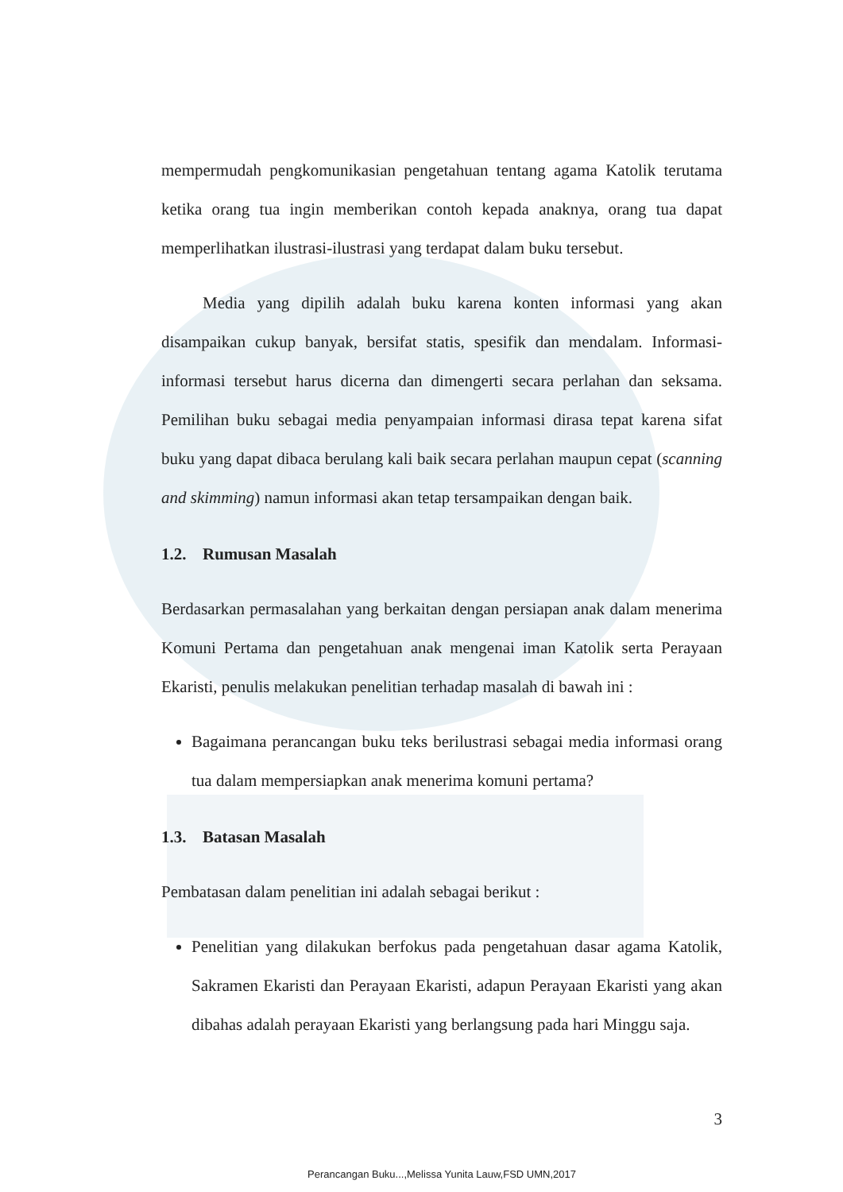mempermudah pengkomunikasian pengetahuan tentang agama Katolik terutama ketika orang tua ingin memberikan contoh kepada anaknya, orang tua dapat memperlihatkan ilustrasi-ilustrasi yang terdapat dalam buku tersebut.
Media yang dipilih adalah buku karena konten informasi yang akan disampaikan cukup banyak, bersifat statis, spesifik dan mendalam. Informasi-informasi tersebut harus dicerna dan dimengerti secara perlahan dan seksama. Pemilihan buku sebagai media penyampaian informasi dirasa tepat karena sifat buku yang dapat dibaca berulang kali baik secara perlahan maupun cepat (scanning and skimming) namun informasi akan tetap tersampaikan dengan baik.
1.2. Rumusan Masalah
Berdasarkan permasalahan yang berkaitan dengan persiapan anak dalam menerima Komuni Pertama dan pengetahuan anak mengenai iman Katolik serta Perayaan Ekaristi, penulis melakukan penelitian terhadap masalah di bawah ini :
Bagaimana perancangan buku teks berilustrasi sebagai media informasi orang tua dalam mempersiapkan anak menerima komuni pertama?
1.3. Batasan Masalah
Pembatasan dalam penelitian ini adalah sebagai berikut :
Penelitian yang dilakukan berfokus pada pengetahuan dasar agama Katolik, Sakramen Ekaristi dan Perayaan Ekaristi, adapun Perayaan Ekaristi yang akan dibahas adalah perayaan Ekaristi yang berlangsung pada hari Minggu saja.
3
Perancangan Buku...,Melissa Yunita Lauw,FSD UMN,2017